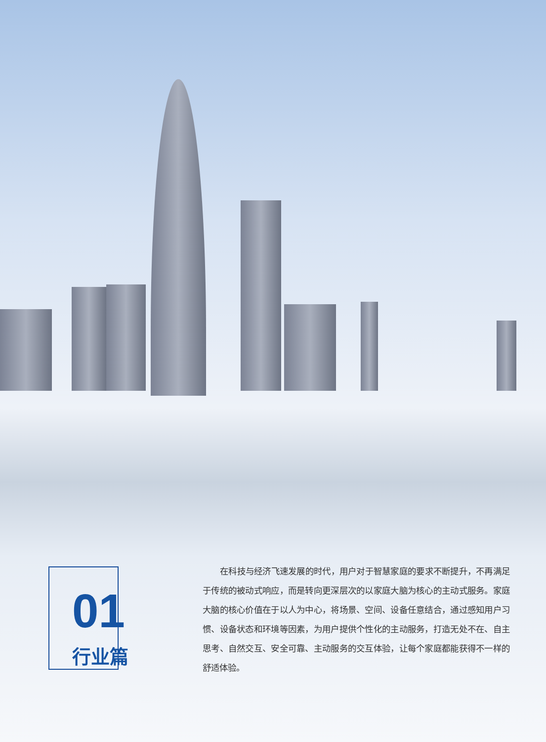01
行业篇
在科技与经济飞速发展的时代，用户对于智慧家庭的要求不断提升，不再满足于传统的被动式响应，而是转向更深层次的以家庭大脑为核心的主动式服务。家庭大脑的核心价值在于以人为中心，将场景、空间、设备任意结合，通过感知用户习惯、设备状态和环境等因素，为用户提供个性化的主动服务，打造无处不在、自主思考、自然交互、安全可靠、主动服务的交互体验，让每个家庭都能获得不一样的舒适体验。